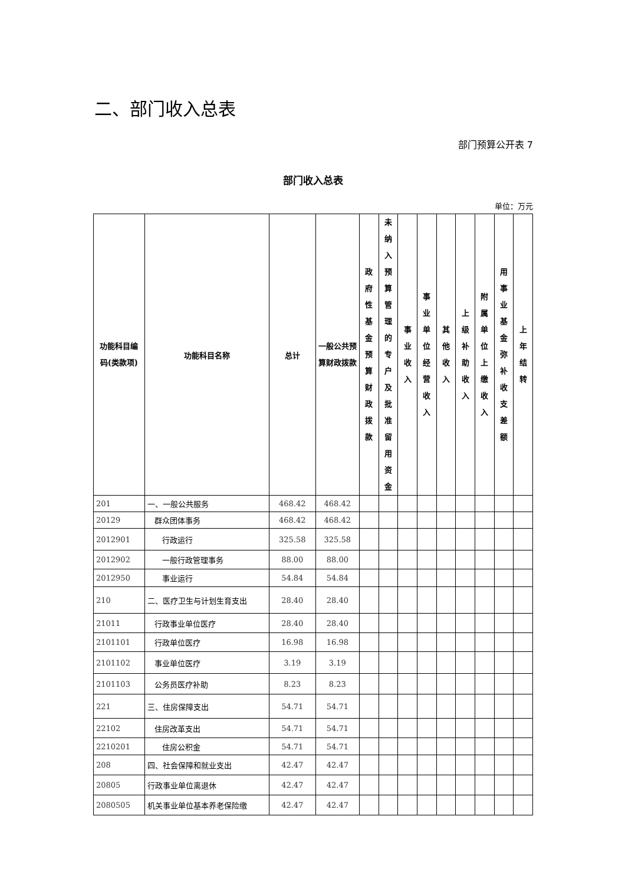二、部门收入总表
部门预算公开表 7
部门收入总表
单位：万元
| 功能科目编码(类款项) | 功能科目名称 | 总计 | 一般公共预算财政拨款 | 政 府 性 基 金 预 算 财 政 拨 款 | 未 纳 入 预 算 管 理 的 专 户 及 批 准 留 用 资 金 | 事 业 收 入 | 事 业 单 位 经 营 收 入 | 其 他 收 入 | 上 级 补 助 收 入 | 附 属 单 位 上 缴 收 入 | 用 事 业 基 金 弥 补 收 支 差 额 | 上 年 结 转 |
| --- | --- | --- | --- | --- | --- | --- | --- | --- | --- | --- | --- | --- |
| 201 | 一、一般公共服务 | 468.42 | 468.42 | | | | | | | | | |
| 20129 | 群众团体事务 | 468.42 | 468.42 | | | | | | | | | |
| 2012901 | 行政运行 | 325.58 | 325.58 | | | | | | | | | |
| 2012902 | 一般行政管理事务 | 88.00 | 88.00 | | | | | | | | | |
| 2012950 | 事业运行 | 54.84 | 54.84 | | | | | | | | | |
| 210 | 二、医疗卫生与计划生育支出 | 28.40 | 28.40 | | | | | | | | | |
| 21011 | 行政事业单位医疗 | 28.40 | 28.40 | | | | | | | | | |
| 2101101 | 行政单位医疗 | 16.98 | 16.98 | | | | | | | | | |
| 2101102 | 事业单位医疗 | 3.19 | 3.19 | | | | | | | | | |
| 2101103 | 公务员医疗补助 | 8.23 | 8.23 | | | | | | | | | |
| 221 | 三、住房保障支出 | 54.71 | 54.71 | | | | | | | | | |
| 22102 | 住房改革支出 | 54.71 | 54.71 | | | | | | | | | |
| 2210201 | 住房公积金 | 54.71 | 54.71 | | | | | | | | | |
| 208 | 四、社会保障和就业支出 | 42.47 | 42.47 | | | | | | | | | |
| 20805 | 行政事业单位离退休 | 42.47 | 42.47 | | | | | | | | | |
| 2080505 | 机关事业单位基本养老保险缴 | 42.47 | 42.47 | | | | | | | | | |